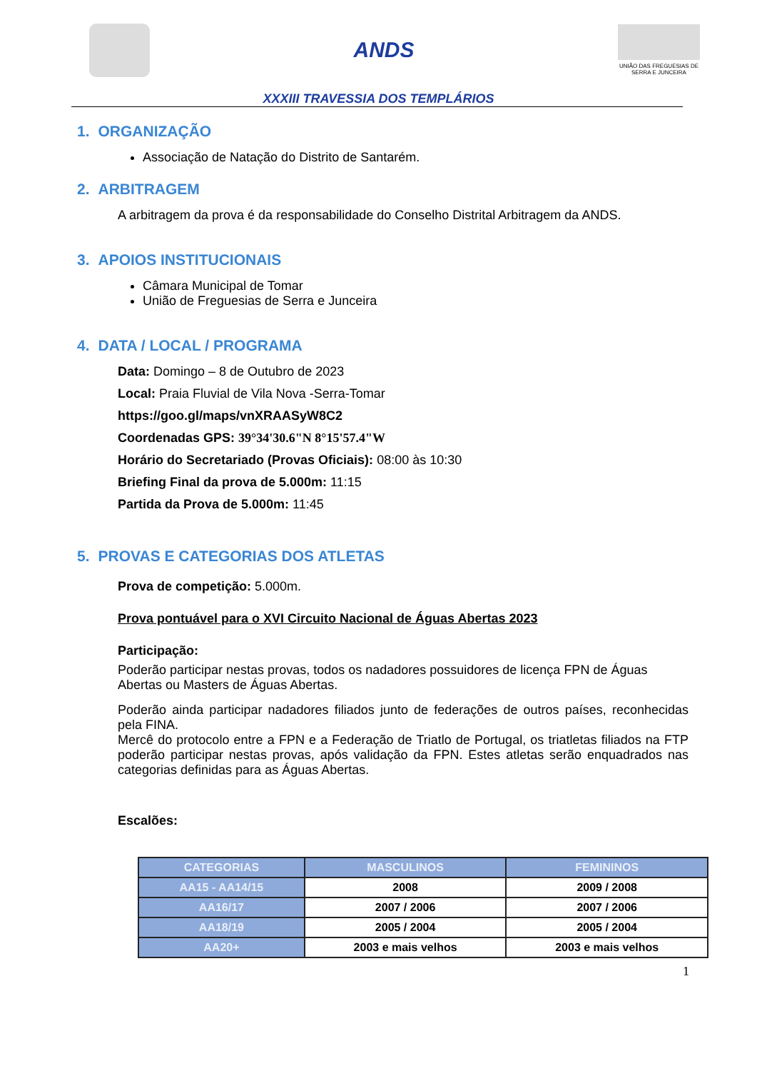ANDS
UNIÃO DAS FREGUESIAS DE SERRA E JUNCEIRA
XXXIII TRAVESSIA DOS TEMPLÁRIOS
1. ORGANIZAÇÃO
Associação de Natação do Distrito de Santarém.
2. ARBITRAGEM
A arbitragem da prova é da responsabilidade do Conselho Distrital Arbitragem da ANDS.
3. APOIOS INSTITUCIONAIS
Câmara Municipal de Tomar
União de Freguesias de Serra e Junceira
4. DATA / LOCAL / PROGRAMA
Data: Domingo – 8 de Outubro de 2023
Local: Praia Fluvial de Vila Nova -Serra-Tomar
https://goo.gl/maps/vnXRAASyW8C2
Coordenadas GPS: 39°34'30.6"N 8°15'57.4"W
Horário do Secretariado (Provas Oficiais): 08:00 às 10:30
Briefing Final da prova de 5.000m: 11:15
Partida da Prova de 5.000m: 11:45
5. PROVAS E CATEGORIAS DOS ATLETAS
Prova de competição: 5.000m.
Prova pontuável para o XVI Circuito Nacional de Águas Abertas 2023
Participação:
Poderão participar nestas provas, todos os nadadores possuidores de licença FPN de Águas Abertas ou Masters de Águas Abertas.
Poderão ainda participar nadadores filiados junto de federações de outros países, reconhecidas pela FINA.
Mercê do protocolo entre a FPN e a Federação de Triatlo de Portugal, os triatletas filiados na FTP poderão participar nestas provas, após validação da FPN. Estes atletas serão enquadrados nas categorias definidas para as Águas Abertas.
Escalões:
| CATEGORIAS | MASCULINOS | FEMININOS |
| --- | --- | --- |
| AA15 - AA14/15 | 2008 | 2009 / 2008 |
| AA16/17 | 2007 / 2006 | 2007 / 2006 |
| AA18/19 | 2005 / 2004 | 2005 / 2004 |
| AA20+ | 2003 e mais velhos | 2003 e mais velhos |
1